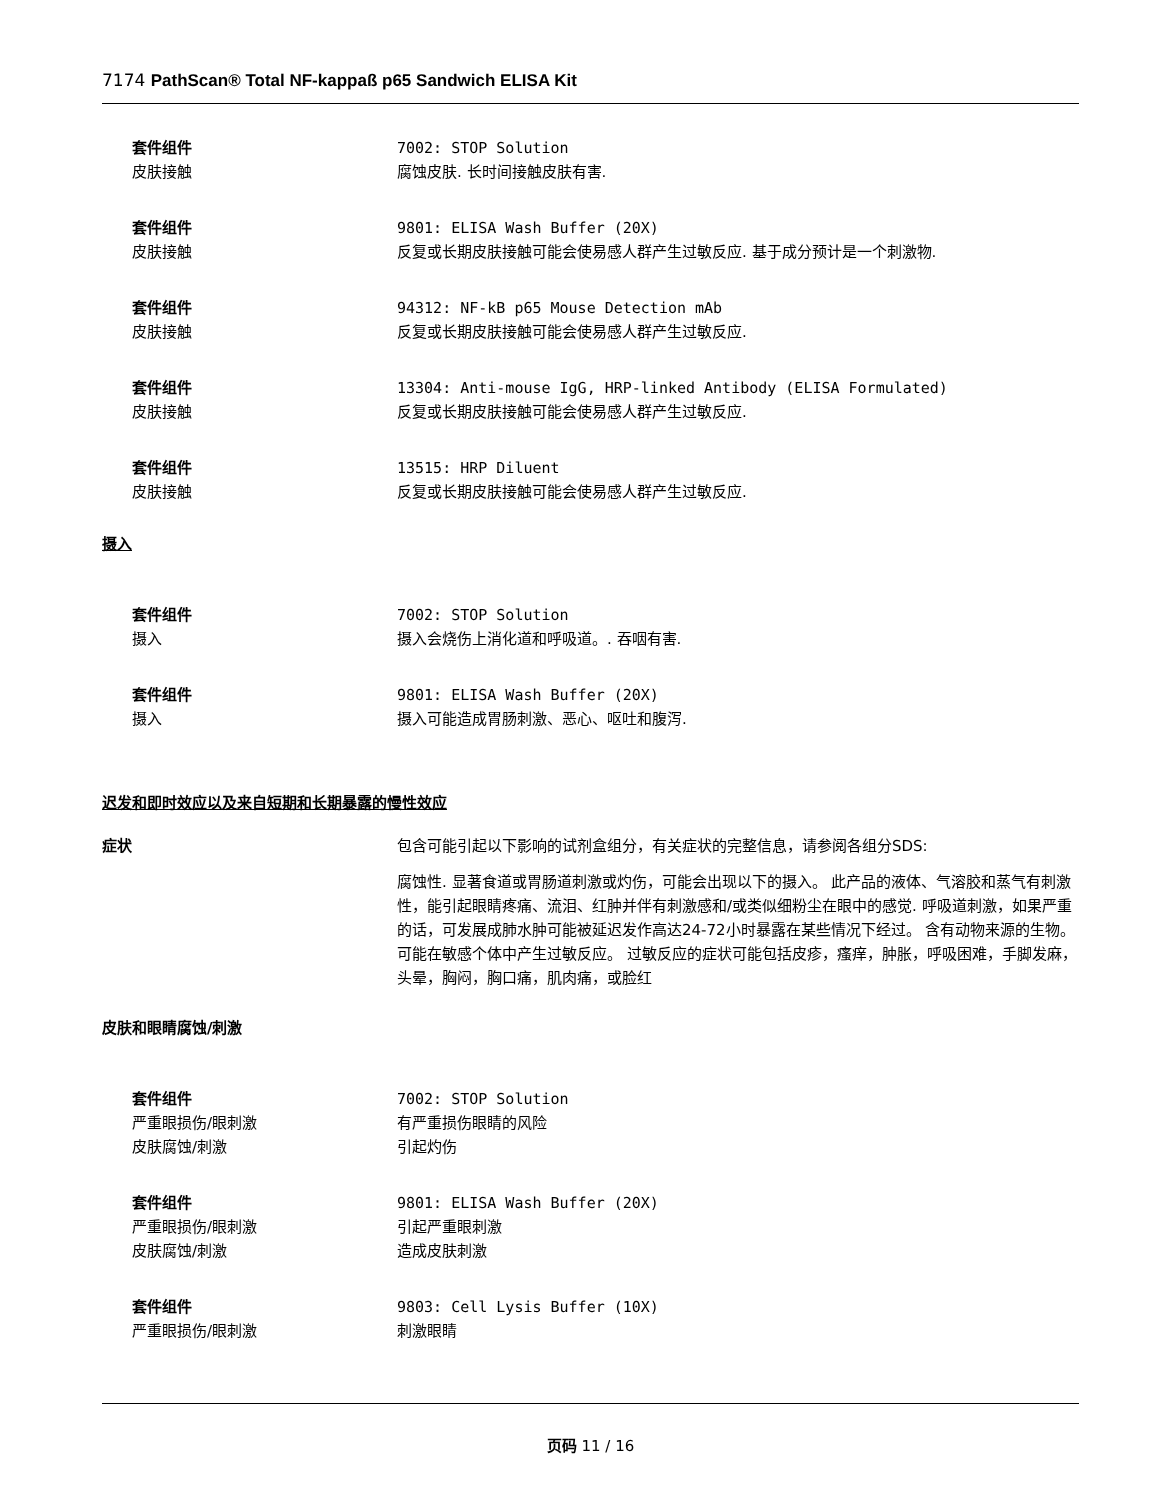7174 PathScan® Total NF-kappaß p65 Sandwich ELISA Kit
套件组件 7002: STOP Solution
皮肤接触 腐蚀皮肤. 长时间接触皮肤有害.
套件组件 9801: ELISA Wash Buffer (20X)
皮肤接触 反复或长期皮肤接触可能会使易感人群产生过敏反应. 基于成分预计是一个刺激物.
套件组件 94312: NF-kB p65 Mouse Detection mAb
皮肤接触 反复或长期皮肤接触可能会使易感人群产生过敏反应.
套件组件 13304: Anti-mouse IgG, HRP-linked Antibody (ELISA Formulated)
皮肤接触 反复或长期皮肤接触可能会使易感人群产生过敏反应.
套件组件 13515: HRP Diluent
皮肤接触 反复或长期皮肤接触可能会使易感人群产生过敏反应.
摄入
套件组件 7002: STOP Solution
摄入 摄入会烧伤上消化道和呼吸道。. 吞咽有害.
套件组件 9801: ELISA Wash Buffer (20X)
摄入 摄入可能造成胃肠刺激、恶心、呕吐和腹泻.
迟发和即时效应以及来自短期和长期暴露的慢性效应
症状 包含可能引起以下影响的试剂盒组分，有关症状的完整信息，请参阅各组分SDS:
腐蚀性. 显著食道或胃肠道刺激或灼伤，可能会出现以下的摄入。 此产品的液体、气溶胶和蒸气有刺激性，能引起眼睛疼痛、流泪、红肿并伴有刺激感和/或类似细粉尘在眼中的感觉. 呼吸道刺激，如果严重的话，可发展成肺水肿可能被延迟发作高达24-72小时暴露在某些情况下经过。 含有动物来源的生物。可能在敏感个体中产生过敏反应。 过敏反应的症状可能包括皮疹，瘙痒，肿胀，呼吸困难，手脚发麻，头晕，胸闷，胸口痛，肌肉痛，或脸红
皮肤和眼睛腐蚀/刺激
套件组件 7002: STOP Solution
严重眼损伤/眼刺激 有严重损伤眼睛的风险
皮肤腐蚀/刺激 引起灼伤
套件组件 9801: ELISA Wash Buffer (20X)
严重眼损伤/眼刺激 引起严重眼刺激
皮肤腐蚀/刺激 造成皮肤刺激
套件组件 9803: Cell Lysis Buffer (10X)
严重眼损伤/眼刺激 刺激眼睛
页码 11 / 16